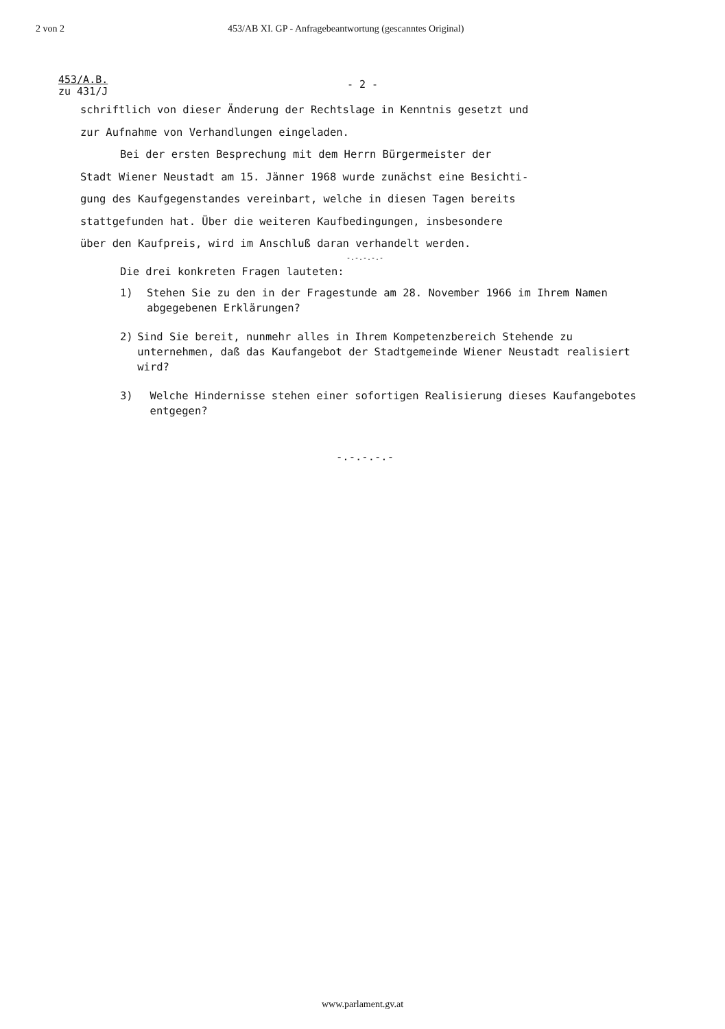2 von 2 453/AB XI. GP - Anfragebeantwortung (gescanntes Original)
453/A.B.
zu 431/J
- 2 -
schriftlich von dieser Änderung der Rechtslage in Kenntnis gesetzt und
zur Aufnahme von Verhandlungen eingeladen.
Bei der ersten Besprechung mit dem Herrn Bürgermeister der
Stadt Wiener Neustadt am 15. Jänner 1968 wurde zunächst eine Besichti-
gung des Kaufgegenstandes vereinbart, welche in diesen Tagen bereits
stattgefunden hat. Über die weiteren Kaufbedingungen, insbesondere
über den Kaufpreis, wird im Anschluß daran verhandelt werden.
-.-.-.-.-
Die drei konkreten Fragen lauteten:
1) Stehen Sie zu den in der Fragestunde am 28. November 1966 im Ihrem Namen abgegebenen Erklärungen?
2) Sind Sie bereit, nunmehr alles in Ihrem Kompetenzbereich Stehende zu unternehmen, daß das Kaufangebot der Stadtgemeinde Wiener Neustadt realisiert wird?
3) Welche Hindernisse stehen einer sofortigen Realisierung dieses Kaufangebotes entgegen?
-.-.-.-.-
www.parlament.gv.at